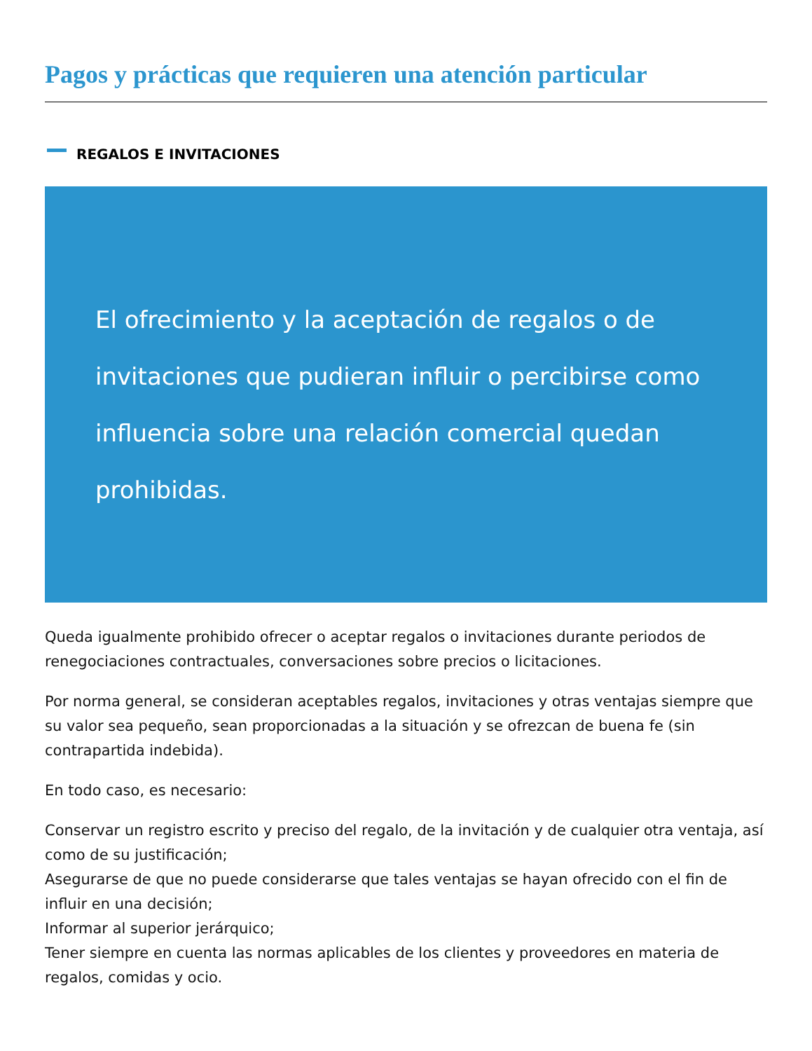Pagos y prácticas que requieren una atención particular
REGALOS E INVITACIONES
El ofrecimiento y la aceptación de regalos o de invitaciones que pudieran influir o percibirse como influencia sobre una relación comercial quedan prohibidas.
Queda igualmente prohibido ofrecer o aceptar regalos o invitaciones durante periodos de renegociaciones contractuales, conversaciones sobre precios o licitaciones.
Por norma general, se consideran aceptables regalos, invitaciones y otras ventajas siempre que su valor sea pequeño, sean proporcionadas a la situación y se ofrezcan de buena fe (sin contrapartida indebida).
En todo caso, es necesario:
Conservar un registro escrito y preciso del regalo, de la invitación y de cualquier otra ventaja, así como de su justificación;
Asegurarse de que no puede considerarse que tales ventajas se hayan ofrecido con el fin de influir en una decisión;
Informar al superior jerárquico;
Tener siempre en cuenta las normas aplicables de los clientes y proveedores en materia de regalos, comidas y ocio.